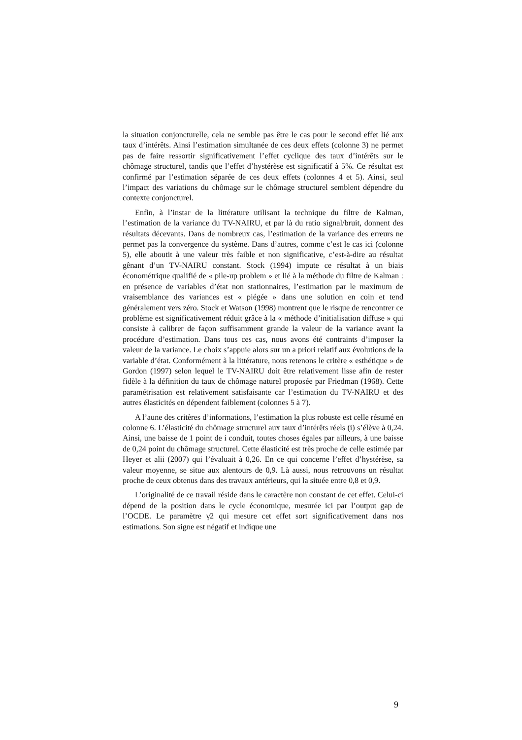la situation conjoncturelle, cela ne semble pas être le cas pour le second effet lié aux taux d’intérêts. Ainsi l’estimation simultanée de ces deux effets (colonne 3) ne permet pas de faire ressortir significativement l’effet cyclique des taux d’intérêts sur le chômage structurel, tandis que l’effet d’hystérèse est significatif à 5%. Ce résultat est confirmé par l’estimation séparée de ces deux effets (colonnes 4 et 5). Ainsi, seul l’impact des variations du chômage sur le chômage structurel semblent dépendre du contexte conjoncturel.
Enfin, à l’instar de la littérature utilisant la technique du filtre de Kalman, l’estimation de la variance du TV-NAIRU, et par là du ratio signal/bruit, donnent des résultats décevants. Dans de nombreux cas, l’estimation de la variance des erreurs ne permet pas la convergence du système. Dans d’autres, comme c’est le cas ici (colonne 5), elle aboutit à une valeur très faible et non significative, c’est-à-dire au résultat gênant d’un TV-NAIRU constant. Stock (1994) impute ce résultat à un biais économétrique qualifié de « pile-up problem » et lié à la méthode du filtre de Kalman : en présence de variables d’état non stationnaires, l’estimation par le maximum de vraisemblance des variances est « piégée » dans une solution en coin et tend généralement vers zéro. Stock et Watson (1998) montrent que le risque de rencontrer ce problème est significativement réduit grâce à la « méthode d’initialisation diffuse » qui consiste à calibrer de façon suffisamment grande la valeur de la variance avant la procédure d’estimation. Dans tous ces cas, nous avons été contraints d’imposer la valeur de la variance. Le choix s’appuie alors sur un a priori relatif aux évolutions de la variable d’état. Conformément à la littérature, nous retenons le critère « esthétique » de Gordon (1997) selon lequel le TV-NAIRU doit être relativement lisse afin de rester fidèle à la définition du taux de chômage naturel proposée par Friedman (1968). Cette paramétrisation est relativement satisfaisante car l’estimation du TV-NAIRU et des autres élasticités en dépendent faiblement (colonnes 5 à 7).
A l’aune des critères d’informations, l’estimation la plus robuste est celle résumé en colonne 6. L’élasticité du chômage structurel aux taux d’intérêts réels (i) s’élève à 0,24. Ainsi, une baisse de 1 point de i conduit, toutes choses égales par ailleurs, à une baisse de 0,24 point du chômage structurel. Cette élasticité est très proche de celle estimée par Heyer et alii (2007) qui l’évaluait à 0,26. En ce qui concerne l’effet d’hystérèse, sa valeur moyenne, se situe aux alentours de 0,9. Là aussi, nous retrouvons un résultat proche de ceux obtenus dans des travaux antérieurs, qui la située entre 0,8 et 0,9.
L’originalité de ce travail réside dans le caractère non constant de cet effet. Celui-ci dépend de la position dans le cycle économique, mesurée ici par l’output gap de l’OCDE. Le paramètre γ2 qui mesure cet effet sort significativement dans nos estimations. Son signe est négatif et indique une
9